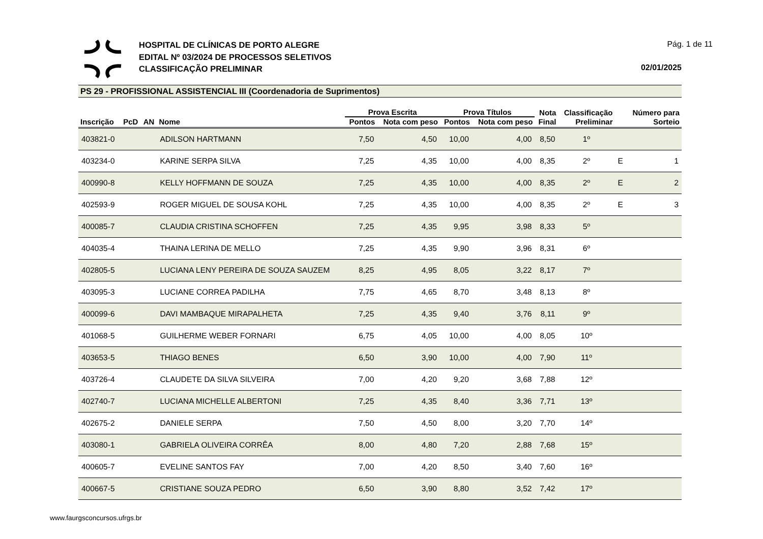HOSPITAL DE CLÍNICAS DE PORTO ALEGRE
EDITAL Nº 03/2024 DE PROCESSOS SELETIVOS
CLASSIFICAÇÃO PRELIMINAR
Pág. 1 de 11
02/01/2025
PS 29 - PROFISSIONAL ASSISTENCIAL III (Coordenadoria de Suprimentos)
| | | | | Prova Escrita | | Prova Títulos | | Nota | Classificação | | Número para |
| --- | --- | --- | --- | --- | --- | --- | --- | --- | --- | --- | --- |
| Inscrição | PcD | AN | Nome | Pontos | Nota com peso | Pontos | Nota com peso | Final | Preliminar | | Sorteio |
| 403821-0 | | | ADILSON HARTMANN | 7,50 | 4,50 | 10,00 | 4,00 | 8,50 | 1º | | |
| 403234-0 | | | KARINE SERPA SILVA | 7,25 | 4,35 | 10,00 | 4,00 | 8,35 | 2º | E | 1 |
| 400990-8 | | | KELLY HOFFMANN DE SOUZA | 7,25 | 4,35 | 10,00 | 4,00 | 8,35 | 2º | E | 2 |
| 402593-9 | | | ROGER MIGUEL DE SOUSA KOHL | 7,25 | 4,35 | 10,00 | 4,00 | 8,35 | 2º | E | 3 |
| 400085-7 | | | CLAUDIA CRISTINA SCHOFFEN | 7,25 | 4,35 | 9,95 | 3,98 | 8,33 | 5º | | |
| 404035-4 | | | THAINA LERINA DE MELLO | 7,25 | 4,35 | 9,90 | 3,96 | 8,31 | 6º | | |
| 402805-5 | | | LUCIANA LENY PEREIRA DE SOUZA SAUZEM | 8,25 | 4,95 | 8,05 | 3,22 | 8,17 | 7º | | |
| 403095-3 | | | LUCIANE CORREA PADILHA | 7,75 | 4,65 | 8,70 | 3,48 | 8,13 | 8º | | |
| 400099-6 | | | DAVI MAMBAQUE MIRAPALHETA | 7,25 | 4,35 | 9,40 | 3,76 | 8,11 | 9º | | |
| 401068-5 | | | GUILHERME WEBER FORNARI | 6,75 | 4,05 | 10,00 | 4,00 | 8,05 | 10º | | |
| 403653-5 | | | THIAGO BENES | 6,50 | 3,90 | 10,00 | 4,00 | 7,90 | 11º | | |
| 403726-4 | | | CLAUDETE DA SILVA SILVEIRA | 7,00 | 4,20 | 9,20 | 3,68 | 7,88 | 12º | | |
| 402740-7 | | | LUCIANA MICHELLE ALBERTONI | 7,25 | 4,35 | 8,40 | 3,36 | 7,71 | 13º | | |
| 402675-2 | | | DANIELE SERPA | 7,50 | 4,50 | 8,00 | 3,20 | 7,70 | 14º | | |
| 403080-1 | | | GABRIELA OLIVEIRA CORRÊA | 8,00 | 4,80 | 7,20 | 2,88 | 7,68 | 15º | | |
| 400605-7 | | | EVELINE SANTOS FAY | 7,00 | 4,20 | 8,50 | 3,40 | 7,60 | 16º | | |
| 400667-5 | | | CRISTIANE SOUZA PEDRO | 6,50 | 3,90 | 8,80 | 3,52 | 7,42 | 17º | | |
www.faurgsconcursos.ufrgs.br